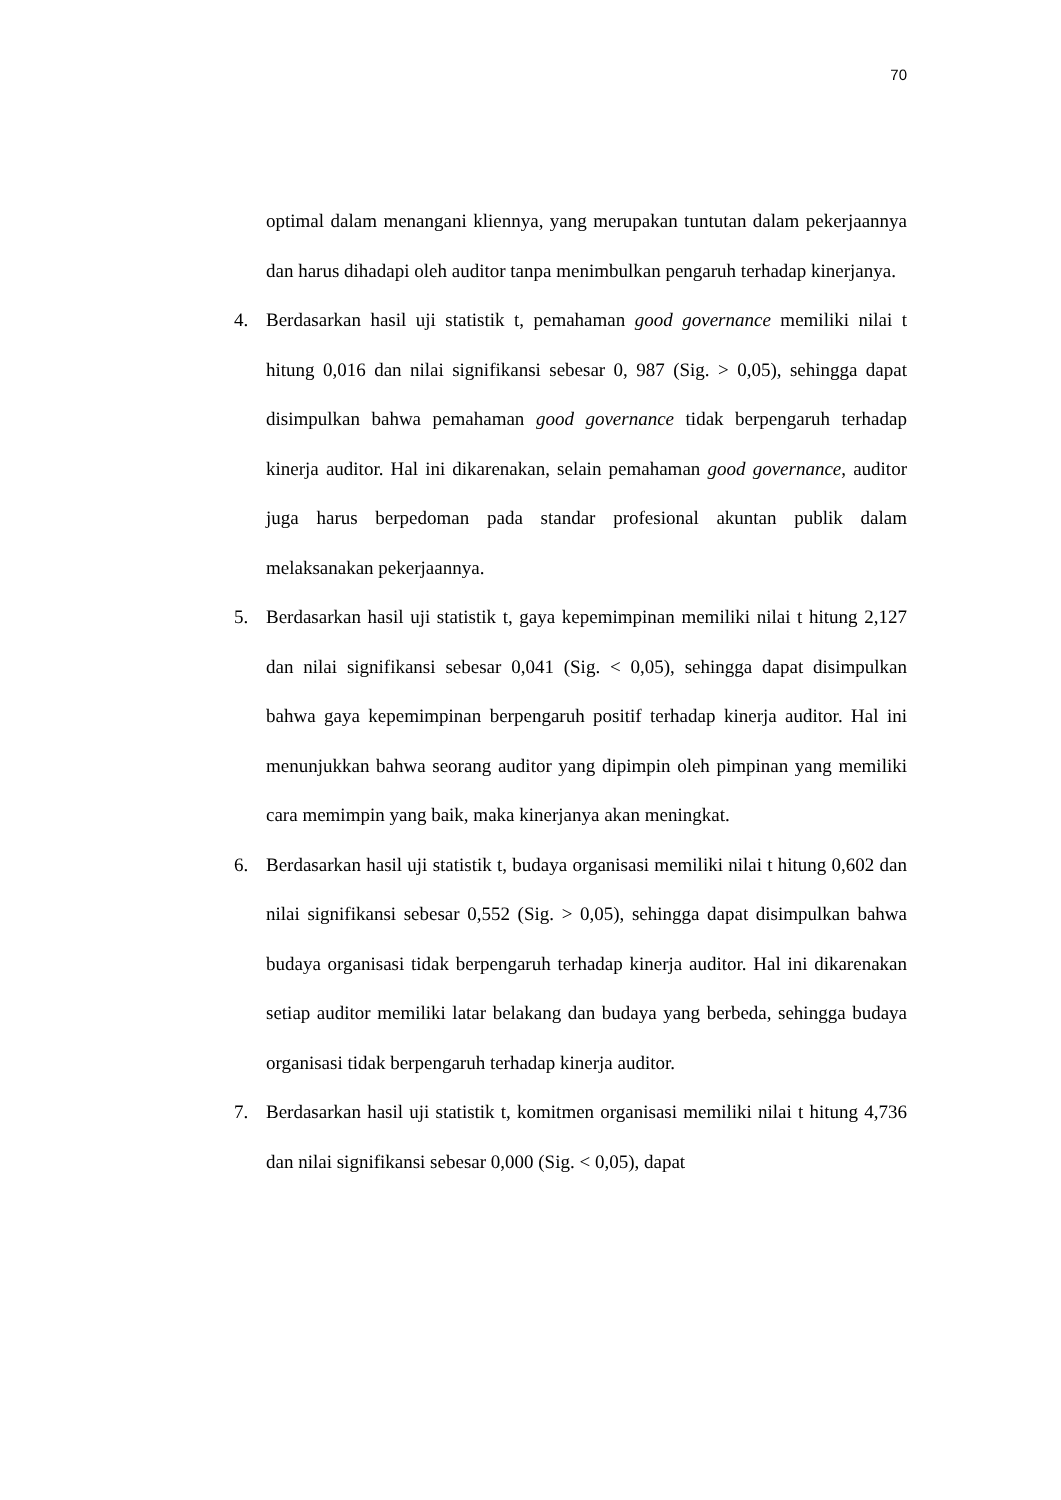70
optimal dalam menangani kliennya, yang merupakan tuntutan dalam pekerjaannya dan harus dihadapi oleh auditor tanpa menimbulkan pengaruh terhadap kinerjanya.
4. Berdasarkan hasil uji statistik t, pemahaman good governance memiliki nilai t hitung 0,016 dan nilai signifikansi sebesar 0, 987 (Sig. > 0,05), sehingga dapat disimpulkan bahwa pemahaman good governance tidak berpengaruh terhadap kinerja auditor. Hal ini dikarenakan, selain pemahaman good governance, auditor juga harus berpedoman pada standar profesional akuntan publik dalam melaksanakan pekerjaannya.
5. Berdasarkan hasil uji statistik t, gaya kepemimpinan memiliki nilai t hitung 2,127 dan nilai signifikansi sebesar 0,041 (Sig. < 0,05), sehingga dapat disimpulkan bahwa gaya kepemimpinan berpengaruh positif terhadap kinerja auditor. Hal ini menunjukkan bahwa seorang auditor yang dipimpin oleh pimpinan yang memiliki cara memimpin yang baik, maka kinerjanya akan meningkat.
6. Berdasarkan hasil uji statistik t, budaya organisasi memiliki nilai t hitung 0,602 dan nilai signifikansi sebesar 0,552 (Sig. > 0,05), sehingga dapat disimpulkan bahwa budaya organisasi tidak berpengaruh terhadap kinerja auditor. Hal ini dikarenakan setiap auditor memiliki latar belakang dan budaya yang berbeda, sehingga budaya organisasi tidak berpengaruh terhadap kinerja auditor.
7. Berdasarkan hasil uji statistik t, komitmen organisasi memiliki nilai t hitung 4,736 dan nilai signifikansi sebesar 0,000 (Sig. < 0,05), dapat